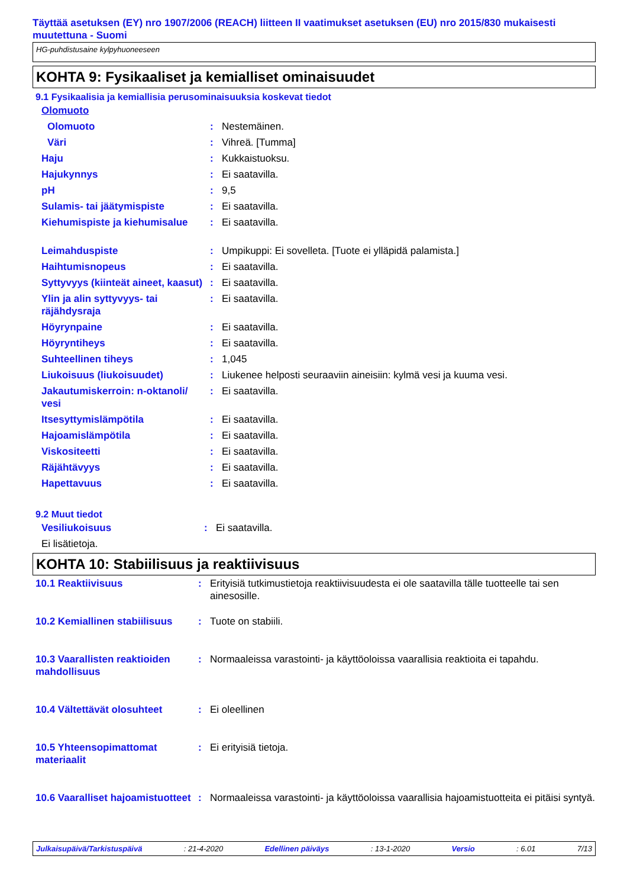Täyttää asetuksen (EY) nro 1907/2006 (REACH) liitteen II vaatimukset asetuksen (EU) nro 2015/830 mukaisesti muutettuna - Suomi
HG-puhdistusaine kylpyhuoneeseen
KOHTA 9: Fysikaaliset ja kemialliset ominaisuudet
9.1 Fysikaalisia ja kemiallisia perusominaisuuksia koskevat tiedot
| Olomuoto | | |
| Olomuoto | : | Nestemäinen. |
| Väri | : | Vihreä. [Tumma] |
| Haju | : | Kukkaistuoksu. |
| Hajukynnys | : | Ei saatavilla. |
| pH | : | 9,5 |
| Sulamis- tai jäätymispiste | : | Ei saatavilla. |
| Kiehumispiste ja kiehumisalue | : | Ei saatavilla. |
| Leimahduspiste | : | Umpikuppi: Ei sovelleta. [Tuote ei ylläpidä palamista.] |
| Haihtumisnopeus | : | Ei saatavilla. |
| Syttyvyys (kiinteät aineet, kaasut) | : | Ei saatavilla. |
| Ylin ja alin syttyvyys- tai räjähdysraja | : | Ei saatavilla. |
| Höyrynpaine | : | Ei saatavilla. |
| Höyryntiheys | : | Ei saatavilla. |
| Suhteellinen tiheys | : | 1,045 |
| Liukoisuus (liukoisuudet) | : | Liukenee helposti seuraaviin aineisiin: kylmä vesi ja kuuma vesi. |
| Jakautumiskerroin: n-oktanoli/ vesi | : | Ei saatavilla. |
| Itsesyttymislämpötila | : | Ei saatavilla. |
| Hajoamislämpötila | : | Ei saatavilla. |
| Viskositeetti | : | Ei saatavilla. |
| Räjähtävyys | : | Ei saatavilla. |
| Hapettavuus | : | Ei saatavilla. |
9.2 Muut tiedot
| Vesiliukoisuus | : | Ei saatavilla. |
| Ei lisätietoja. | | |
KOHTA 10: Stabiilisuus ja reaktiivisuus
| 10.1 Reaktiivisuus | : | Erityisiä tutkimustietoja reaktiivisuudesta ei ole saatavilla tälle tuotteelle tai sen ainesosille. |
| 10.2 Kemiallinen stabiilisuus | : | Tuote on stabiili. |
| 10.3 Vaarallisten reaktioiden mahdollisuus | : | Normaaleissa varastointi- ja käyttöoloissa vaarallisia reaktioita ei tapahdu. |
| 10.4 Vältettävät olosuhteet | : | Ei oleellinen |
| 10.5 Yhteensopimattomat materiaalit | : | Ei erityisiä tietoja. |
| 10.6 Vaaralliset hajoamistuotteet | : | Normaaleissa varastointi- ja käyttöoloissa vaarallisia hajoamistuotteita ei pitäisi syntyä. |
Julkaisupäivä/Tarkistuspäivä : 21-4-2020 Edellinen päiväys : 13-1-2020 Versio : 6.01 7/13